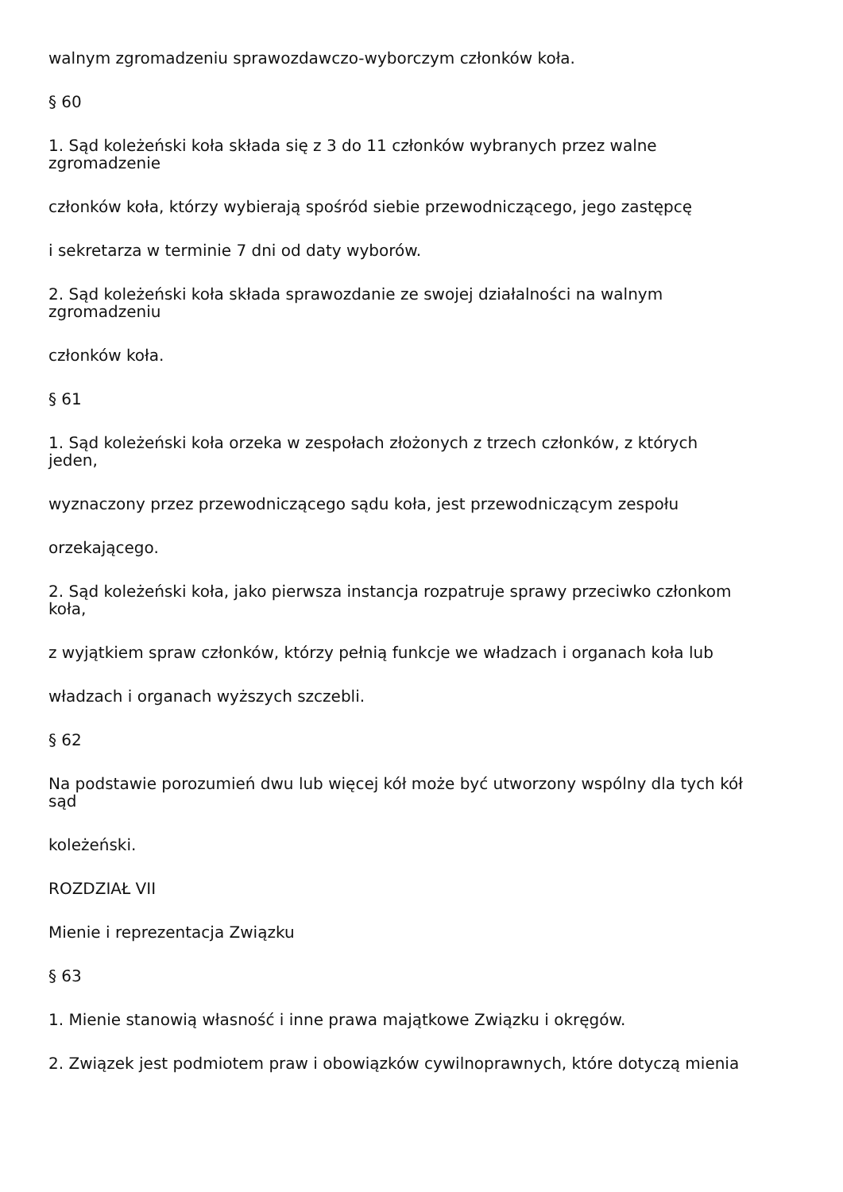walnym zgromadzeniu sprawozdawczo-wyborczym członków koła.
§ 60
1. Sąd koleżeński koła składa się z 3 do 11 członków wybranych przez walne
zgromadzenie
członków koła, którzy wybierają spośród siebie przewodniczącego, jego zastępcę
i sekretarza w terminie 7 dni od daty wyborów.
2. Sąd koleżeński koła składa sprawozdanie ze swojej działalności na walnym
zgromadzeniu
członków koła.
§ 61
1. Sąd koleżeński koła orzeka w zespołach złożonych z trzech członków, z których
jeden,
wyznaczony przez przewodniczącego sądu koła, jest przewodniczącym zespołu
orzekającego.
2. Sąd koleżeński koła, jako pierwsza instancja rozpatruje sprawy przeciwko członkom
koła,
z wyjątkiem spraw członków, którzy pełnią funkcje we władzach i organach koła lub
władzach i organach wyższych szczebli.
§ 62
Na podstawie porozumień dwu lub więcej kół może być utworzony wspólny dla tych kół
sąd
koleżeński.
ROZDZIAŁ VII
Mienie i reprezentacja Związku
§ 63
1. Mienie stanowią własność i inne prawa majątkowe Związku i okręgów.
2. Związek jest podmiotem praw i obowiązków cywilnoprawnych, które dotyczą mienia